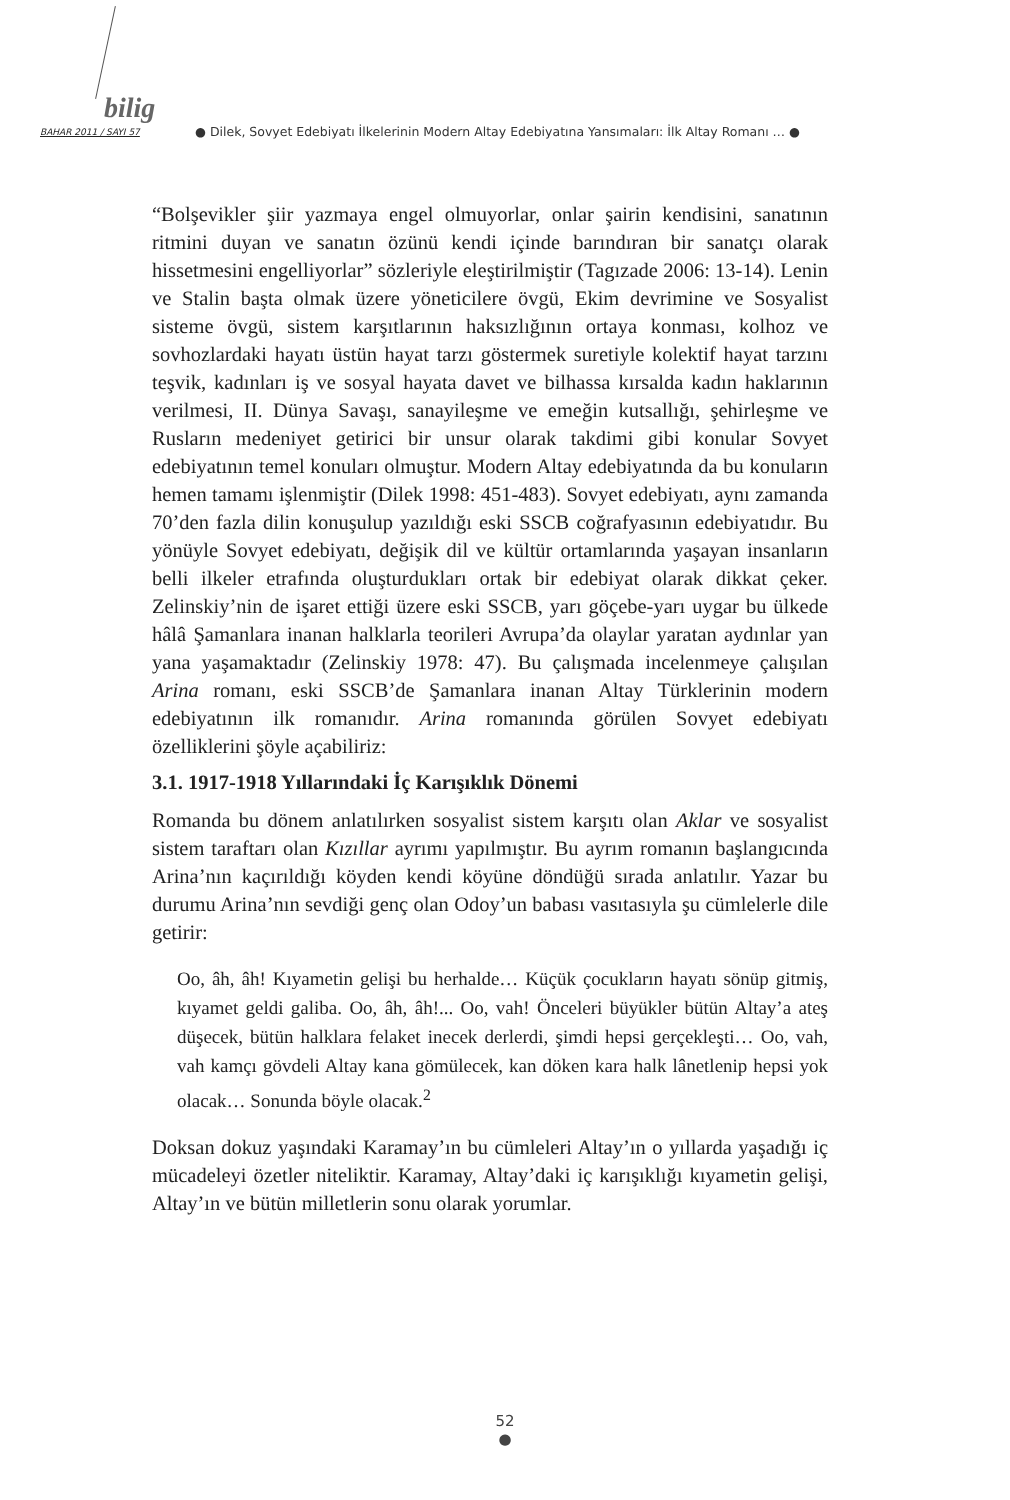bilig
BAHAR 2011 / SAYI 57 ● Dilek, Sovyet Edebiyatı İlkelerinin Modern Altay Edebiyatına Yansımaları: İlk Altay Romanı … ●
“Bolşevikler şiir yazmaya engel olmuyorlar, onlar şairin kendisini, sanatının ritmini duyan ve sanatın özünü kendi içinde barındıran bir sanatçı olarak hissetmesini engelliyorlar” sözleriyle eleştirilmiştir (Tagızade 2006: 13-14). Lenin ve Stalin başta olmak üzere yöneticilere övgü, Ekim devrimine ve Sosyalist sisteme övgü, sistem karşıtlarının haksızlığının ortaya konması, kolhoz ve sovhozlardaki hayatı üstün hayat tarzı göstermek suretiyle kolektif hayat tarzını teşvik, kadınları iş ve sosyal hayata davet ve bilhassa kırsalda kadın haklarının verilmesi, II. Dünya Savaşı, sanayileşme ve emeğin kutsallığı, şehirleşme ve Rusların medeniyet getirici bir unsur olarak takdimi gibi konular Sovyet edebiyatının temel konuları olmuştur. Modern Altay edebiyatında da bu konuların hemen tamamı işlenmiştir (Dilek 1998: 451-483). Sovyet edebiyatı, aynı zamanda 70’den fazla dilin konuşulup yazıldığı eski SSCB coğrafyasının edebiyatıdır. Bu yönüyle Sovyet edebiyatı, değişik dil ve kültür ortamlarında yaşayan insanların belli ilkeler etrafında oluşturdukları ortak bir edebiyat olarak dikkat çeker. Zelinskiy’nin de işaret ettiği üzere eski SSCB, yarı göçebe-yarı uygar bu ülkede hâlâ Şamanlara inanan halklarla teorileri Avrupa’da olaylar yaratan aydınlar yan yana yaşamaktadır (Zelinskiy 1978: 47). Bu çalışmada incelenmeye çalışılan Arina romanı, eski SSCB’de Şamanlara inanan Altay Türklerinin modern edebiyatının ilk romanıdır. Arina romanında görülen Sovyet edebiyatı özelliklerini şöyle açabiliriz:
3.1. 1917-1918 Yıllarındaki İç Karışıklık Dönemi
Romanda bu dönem anlatılırken sosyalist sistem karşıtı olan Aklar ve sosyalist sistem taraftarı olan Kızıllar ayrımı yapılmıştır. Bu ayrım romanın başlangıcında Arina’nın kaçırıldığı köyden kendi köyüne döndüğü sırada anlatılır. Yazar bu durumu Arina’nın sevdiği genç olan Odoy’un babası vasıtasıyla şu cümlelerle dile getirir:
Oo, âh, âh! Kıyametin gelişi bu herhalde… Küçük çocukların hayatı sönüp gitmiş, kıyamet geldi galiba. Oo, âh, âh!... Oo, vah! Önceleri büyükler bütün Altay’a ateş düşecek, bütün halklara felaket inecek derlerdi, şimdi hepsi gerçekleşti… Oo, vah, vah kamçı gövdeli Altay kana gömülecek, kan döken kara halk lânetlenip hepsi yok olacak… Sonunda böyle olacak.<sup>2</sup>
Doksan dokuz yaşındaki Karamay’ın bu cümleleri Altay’ın o yıllarda yaşadığı iç mücadeleyi özetler niteliktir. Karamay, Altay’daki iç karışıklığı kıyametin gelişi, Altay’ın ve bütün milletlerin sonu olarak yorumlar.
52
●